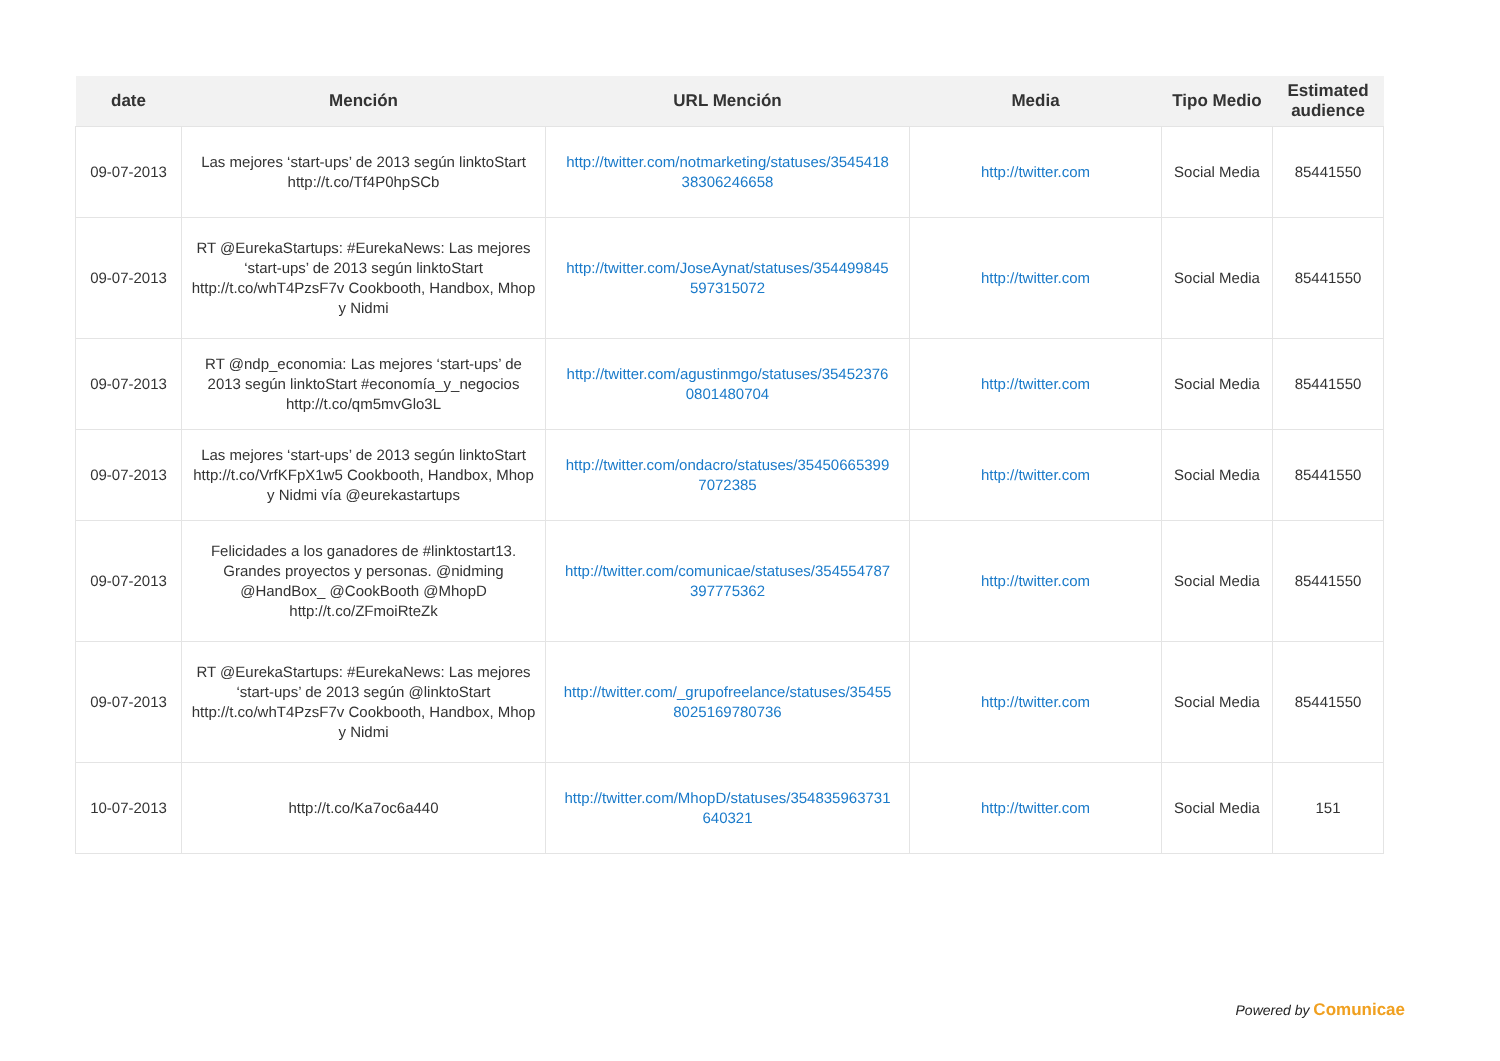| date | Mención | URL Mención | Media | Tipo Medio | Estimated audience |
| --- | --- | --- | --- | --- | --- |
| 09-07-2013 | Las mejores ‘start-ups’ de 2013 según linktoStart http://t.co/Tf4P0hpSCb | http://twitter.com/notmarketing/statuses/3545418 38306246658 | http://twitter.com | Social Media | 85441550 |
| 09-07-2013 | RT @EurekaStartups: #EurekaNews: Las mejores ‘start-ups’ de 2013 según linktoStart http://t.co/whT4PzsF7v Cookbooth, Handbox, Mhop y Nidmi | http://twitter.com/JoseAynat/statuses/354499845 597315072 | http://twitter.com | Social Media | 85441550 |
| 09-07-2013 | RT @ndp_economia: Las mejores ‘start-ups’ de 2013 según linktoStart #economía_y_negocios http://t.co/qm5mvGlo3L | http://twitter.com/agustinmgo/statuses/35452376 0801480704 | http://twitter.com | Social Media | 85441550 |
| 09-07-2013 | Las mejores ‘start-ups’ de 2013 según linktoStart http://t.co/VrfKFpX1w5 Cookbooth, Handbox, Mhop y Nidmi vía @eurekastartups | http://twitter.com/ondacro/statuses/35450665399 7072385 | http://twitter.com | Social Media | 85441550 |
| 09-07-2013 | Felicidades a los ganadores de #linktostart13. Grandes proyectos y personas. @nidming @HandBox_ @CookBooth @MhopD http://t.co/ZFmoiRteZk | http://twitter.com/comunicae/statuses/354554787 397775362 | http://twitter.com | Social Media | 85441550 |
| 09-07-2013 | RT @EurekaStartups: #EurekaNews: Las mejores ‘start-ups’ de 2013 según @linktoStart http://t.co/whT4PzsF7v Cookbooth, Handbox, Mhop y Nidmi | http://twitter.com/_grupofreelance/statuses/35455 8025169780736 | http://twitter.com | Social Media | 85441550 |
| 10-07-2013 | http://t.co/Ka7oc6a440 | http://twitter.com/MhopD/statuses/354835963731 640321 | http://twitter.com | Social Media | 151 |
Powered by Comunicae